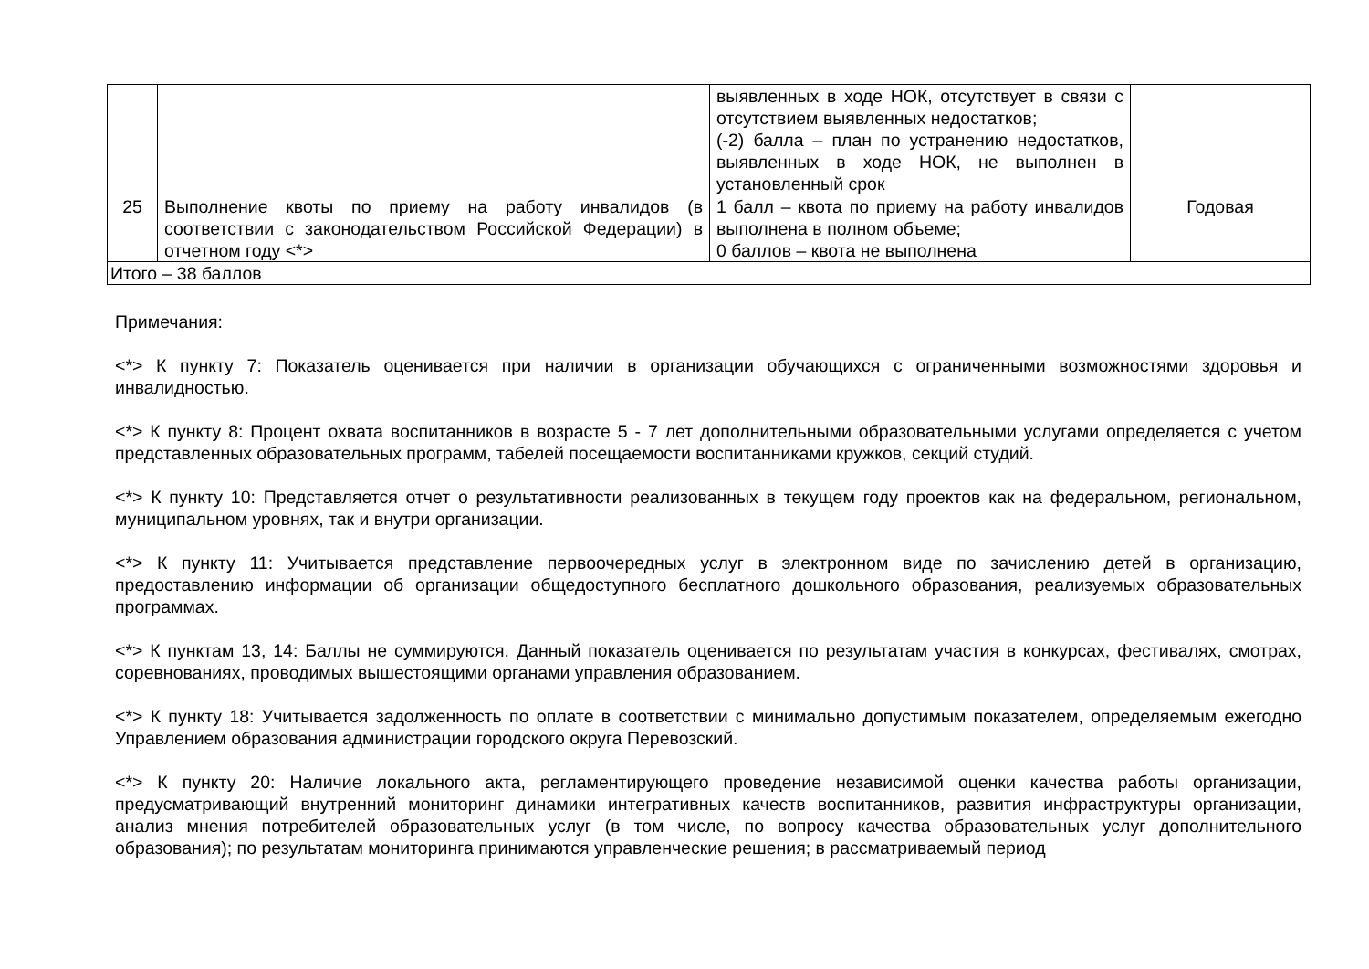| | | выявленных в ходе НОК, отсутствует в связи с отсутствием выявленных недостатков; (-2) балла – план по устранению недостатков, выявленных в ходе НОК, не выполнен в установленный срок | |
| 25 | Выполнение квоты по приему на работу инвалидов (в соответствии с законодательством Российской Федерации) в отчетном году <*> | 1 балл – квота по приему на работу инвалидов выполнена в полном объеме; 0 баллов – квота не выполнена | Годовая |
| Итого – 38 баллов | | | |
Примечания:
<*> К пункту 7: Показатель оценивается при наличии в организации обучающихся с ограниченными возможностями здоровья и инвалидностью.
<*> К пункту 8: Процент охвата воспитанников в возрасте 5 - 7 лет дополнительными образовательными услугами определяется с учетом представленных образовательных программ, табелей посещаемости воспитанниками кружков, секций студий.
<*> К пункту 10: Представляется отчет о результативности реализованных в текущем году проектов как на федеральном, региональном, муниципальном уровнях, так и внутри организации.
<*> К пункту 11: Учитывается представление первоочередных услуг в электронном виде по зачислению детей в организацию, предоставлению информации об организации общедоступного бесплатного дошкольного образования, реализуемых образовательных программах.
<*> К пунктам 13, 14: Баллы не суммируются. Данный показатель оценивается по результатам участия в конкурсах, фестивалях, смотрах, соревнованиях, проводимых вышестоящими органами управления образованием.
<*> К пункту 18: Учитывается задолженность по оплате в соответствии с минимально допустимым показателем, определяемым ежегодно Управлением образования администрации городского округа Перевозский.
<*> К пункту 20: Наличие локального акта, регламентирующего проведение независимой оценки качества работы организации, предусматривающий внутренний мониторинг динамики интегративных качеств воспитанников, развития инфраструктуры организации, анализ мнения потребителей образовательных услуг (в том числе, по вопросу качества образовательных услуг дополнительного образования); по результатам мониторинга принимаются управленческие решения; в рассматриваемый период